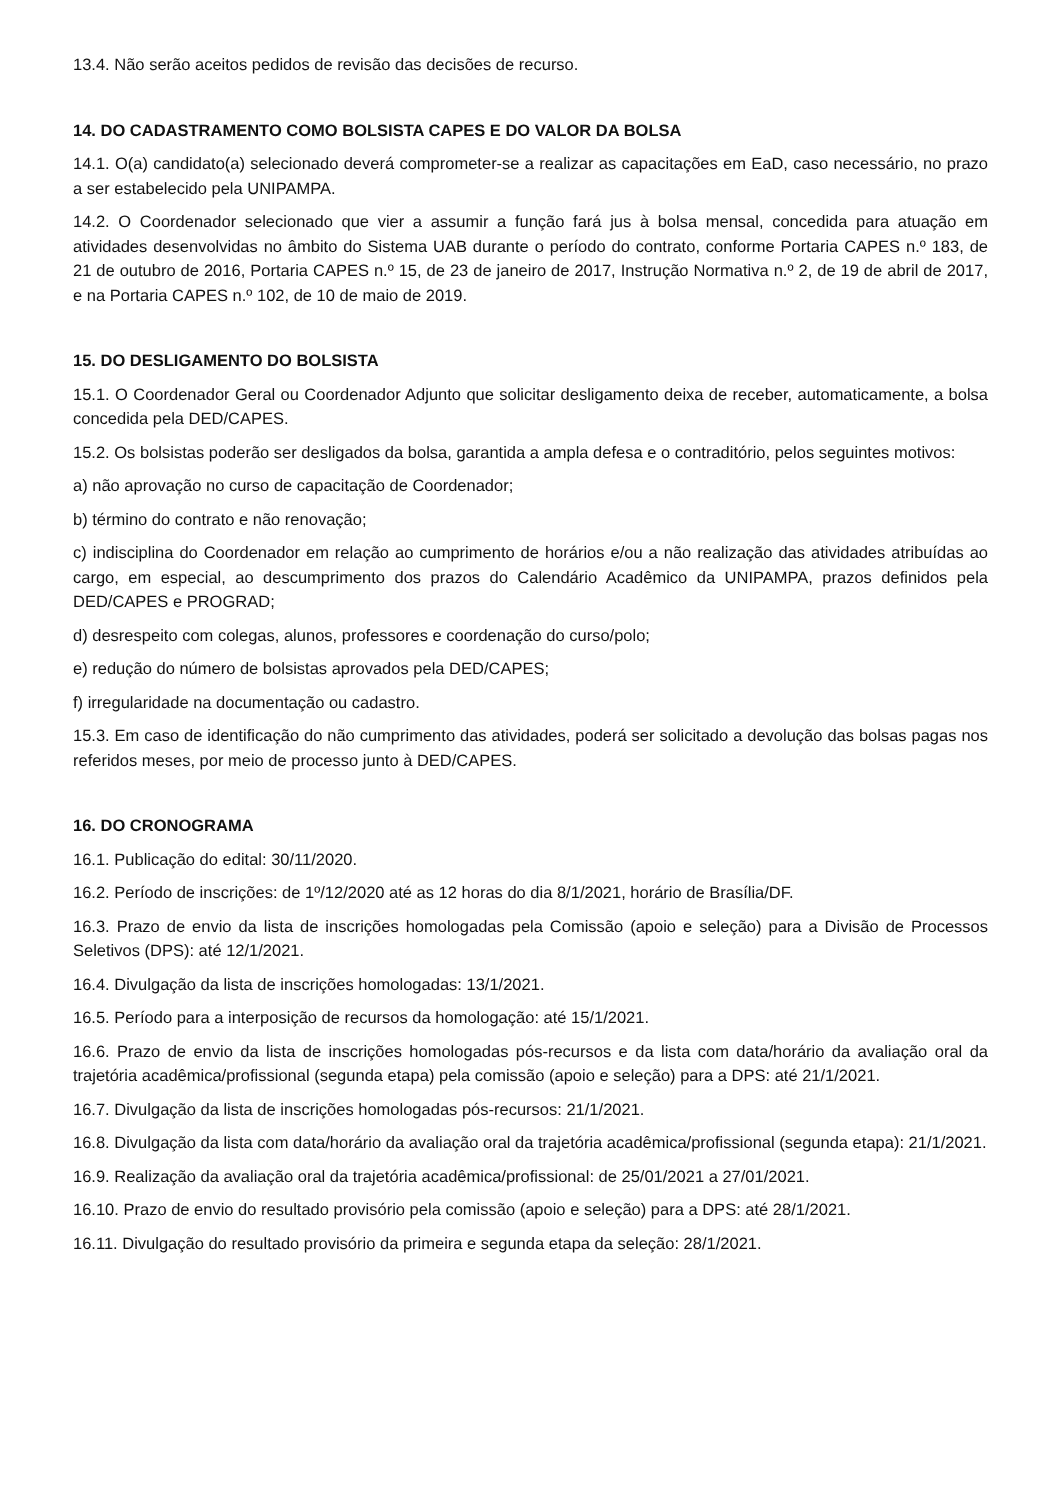13.4. Não serão aceitos pedidos de revisão das decisões de recurso.
14. DO CADASTRAMENTO COMO BOLSISTA CAPES E DO VALOR DA BOLSA
14.1. O(a) candidato(a) selecionado deverá comprometer-se a realizar as capacitações em EaD, caso necessário, no prazo a ser estabelecido pela UNIPAMPA.
14.2. O Coordenador selecionado que vier a assumir a função fará jus à bolsa mensal, concedida para atuação em atividades desenvolvidas no âmbito do Sistema UAB durante o período do contrato, conforme Portaria CAPES n.º 183, de 21 de outubro de 2016, Portaria CAPES n.º 15, de 23 de janeiro de 2017, Instrução Normativa n.º 2, de 19 de abril de 2017, e na Portaria CAPES n.º 102, de 10 de maio de 2019.
15. DO DESLIGAMENTO DO BOLSISTA
15.1. O Coordenador Geral ou Coordenador Adjunto que solicitar desligamento deixa de receber, automaticamente, a bolsa concedida pela DED/CAPES.
15.2. Os bolsistas poderão ser desligados da bolsa, garantida a ampla defesa e o contraditório, pelos seguintes motivos:
a) não aprovação no curso de capacitação de Coordenador;
b) término do contrato e não renovação;
c) indisciplina do Coordenador em relação ao cumprimento de horários e/ou a não realização das atividades atribuídas ao cargo, em especial, ao descumprimento dos prazos do Calendário Acadêmico da UNIPAMPA, prazos definidos pela DED/CAPES e PROGRAD;
d) desrespeito com colegas, alunos, professores e coordenação do curso/polo;
e) redução do número de bolsistas aprovados pela DED/CAPES;
f) irregularidade na documentação ou cadastro.
15.3. Em caso de identificação do não cumprimento das atividades, poderá ser solicitado a devolução das bolsas pagas nos referidos meses, por meio de processo junto à DED/CAPES.
16. DO CRONOGRAMA
16.1. Publicação do edital: 30/11/2020.
16.2. Período de inscrições: de 1º/12/2020 até as 12 horas do dia 8/1/2021, horário de Brasília/DF.
16.3. Prazo de envio da lista de inscrições homologadas pela Comissão (apoio e seleção) para a Divisão de Processos Seletivos (DPS): até 12/1/2021.
16.4. Divulgação da lista de inscrições homologadas: 13/1/2021.
16.5. Período para a interposição de recursos da homologação: até 15/1/2021.
16.6. Prazo de envio da lista de inscrições homologadas pós-recursos e da lista com data/horário da avaliação oral da trajetória acadêmica/profissional (segunda etapa) pela comissão (apoio e seleção) para a DPS: até 21/1/2021.
16.7. Divulgação da lista de inscrições homologadas pós-recursos: 21/1/2021.
16.8. Divulgação da lista com data/horário da avaliação oral da trajetória acadêmica/profissional (segunda etapa): 21/1/2021.
16.9. Realização da avaliação oral da trajetória acadêmica/profissional: de 25/01/2021 a 27/01/2021.
16.10. Prazo de envio do resultado provisório pela comissão (apoio e seleção) para a DPS: até 28/1/2021.
16.11. Divulgação do resultado provisório da primeira e segunda etapa da seleção: 28/1/2021.